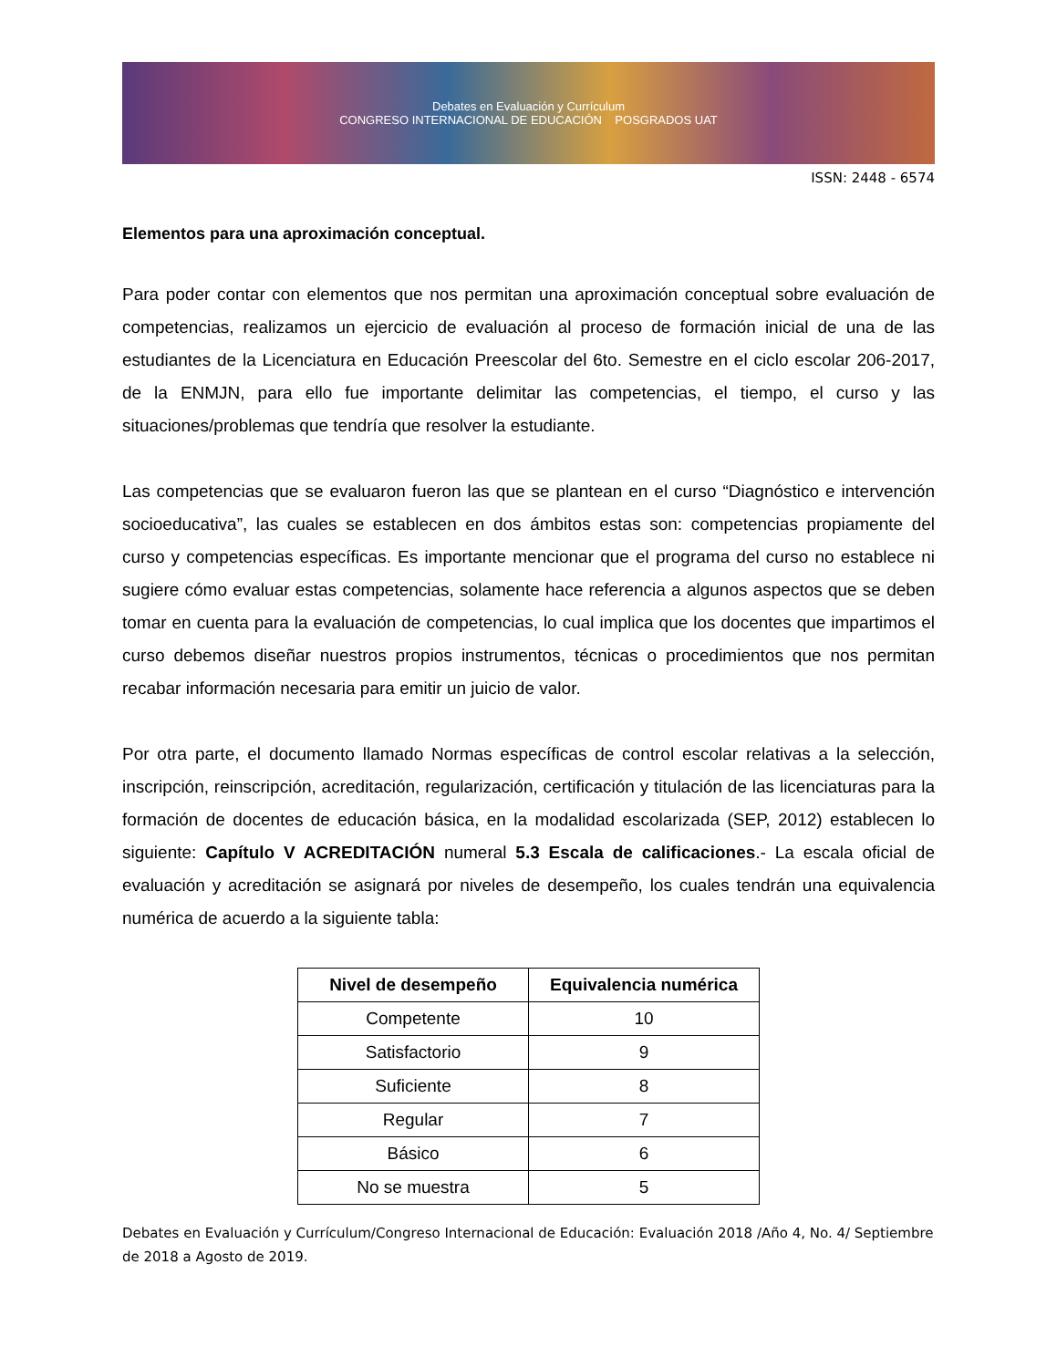Debates en Evaluación y Currículum
CONGRESO INTERNACIONAL DE EDUCACIÓN POSGRADOS UAT
ISSN: 2448 - 6574
Elementos para una aproximación conceptual.
Para poder contar con elementos que nos permitan una aproximación conceptual sobre evaluación de competencias, realizamos un ejercicio de evaluación al proceso de formación inicial de una de las estudiantes de la Licenciatura en Educación Preescolar del 6to. Semestre en el ciclo escolar 206-2017, de la ENMJN, para ello fue importante delimitar las competencias, el tiempo, el curso y las situaciones/problemas que tendría que resolver la estudiante.
Las competencias que se evaluaron fueron las que se plantean en el curso “Diagnóstico e intervención socioeducativa”, las cuales se establecen en dos ámbitos estas son: competencias propiamente del curso y competencias específicas. Es importante mencionar que el programa del curso no establece ni sugiere cómo evaluar estas competencias, solamente hace referencia a algunos aspectos que se deben tomar en cuenta para la evaluación de competencias, lo cual implica que los docentes que impartimos el curso debemos diseñar nuestros propios instrumentos, técnicas o procedimientos que nos permitan recabar información necesaria para emitir un juicio de valor.
Por otra parte, el documento llamado Normas específicas de control escolar relativas a la selección, inscripción, reinscripción, acreditación, regularización, certificación y titulación de las licenciaturas para la formación de docentes de educación básica, en la modalidad escolarizada (SEP, 2012) establecen lo siguiente: Capítulo V ACREDITACIÓN numeral 5.3 Escala de calificaciones.- La escala oficial de evaluación y acreditación se asignará por niveles de desempeño, los cuales tendrán una equivalencia numérica de acuerdo a la siguiente tabla:
| Nivel de desempeño | Equivalencia numérica |
| --- | --- |
| Competente | 10 |
| Satisfactorio | 9 |
| Suficiente | 8 |
| Regular | 7 |
| Básico | 6 |
| No se muestra | 5 |
Debates en Evaluación y Currículum/Congreso Internacional de Educación: Evaluación 2018 /Año 4, No. 4/ Septiembre de 2018 a Agosto de 2019.